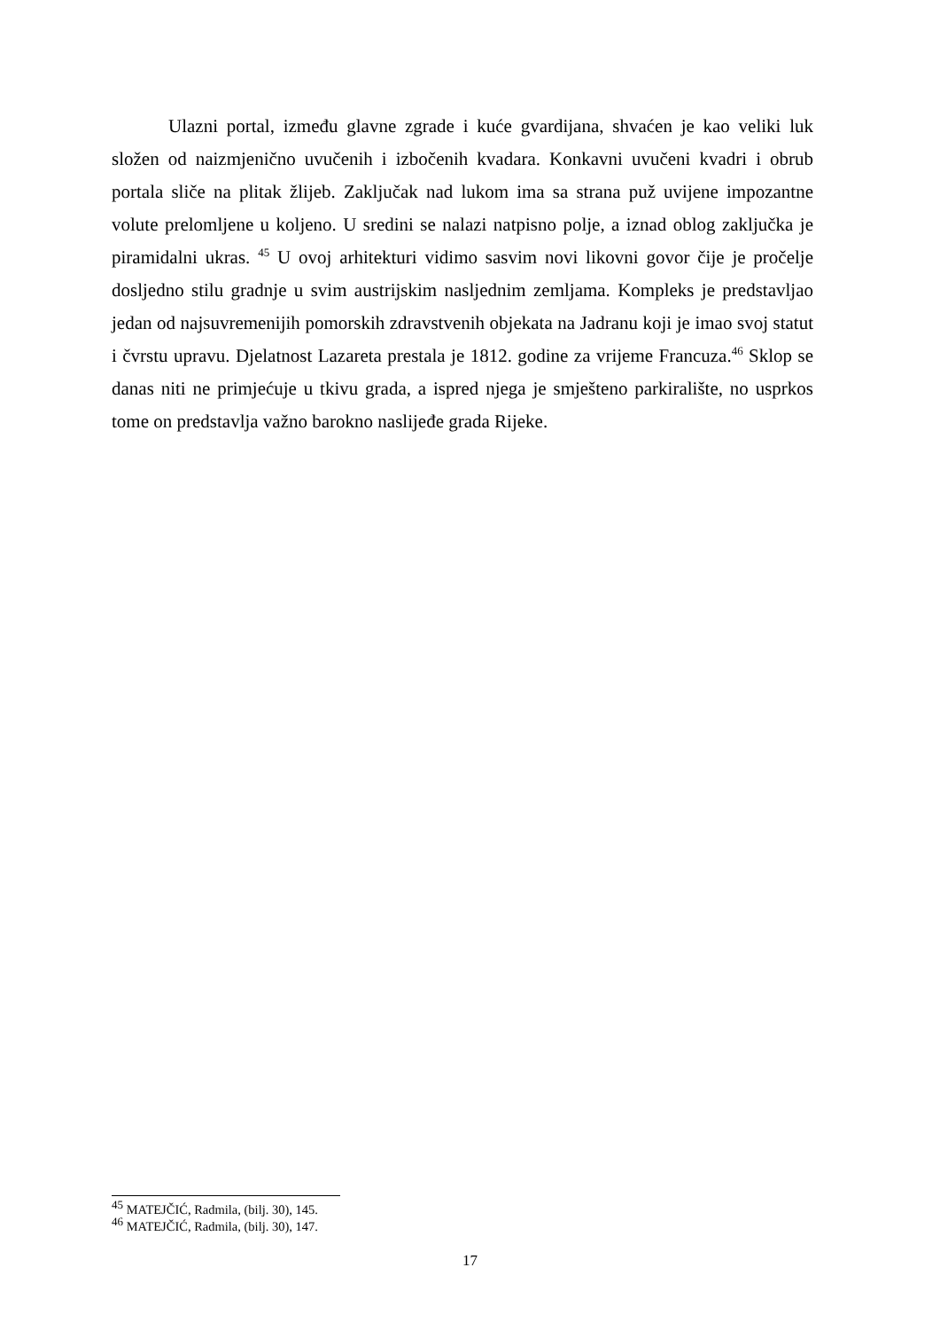Ulazni portal, između glavne zgrade i kuće gvardijana, shvaćen je kao veliki luk složen od naizmjenično uvučenih i izbočenih kvadara. Konkavni uvučeni kvadri i obrub portala sliče na plitak žlijeb. Zaključak nad lukom ima sa strana puž uvijene impozantne volute prelomljene u koljeno. U sredini se nalazi natpisno polje, a iznad oblog zaključka je piramidalni ukras. <sup>45</sup> U ovoj arhitekturi vidimo sasvim novi likovni govor čije je pročelje dosljedno stilu gradnje u svim austrijskim nasljednim zemljama. Kompleks je predstavljao jedan od najsuvremenijih pomorskih zdravstvenih objekata na Jadranu koji je imao svoj statut i čvrstu upravu. Djelatnost Lazareta prestala je 1812. godine za vrijeme Francuza.<sup>46</sup> Sklop se danas niti ne primjećuje u tkivu grada, a ispred njega je smješteno parkiralište, no usprkos tome on predstavlja važno barokno naslijeđe grada Rijeke.
<sup>45</sup> MATEJČIĆ, Radmila, (bilj. 30), 145.
<sup>46</sup> MATEJČIĆ, Radmila, (bilj. 30), 147.
17